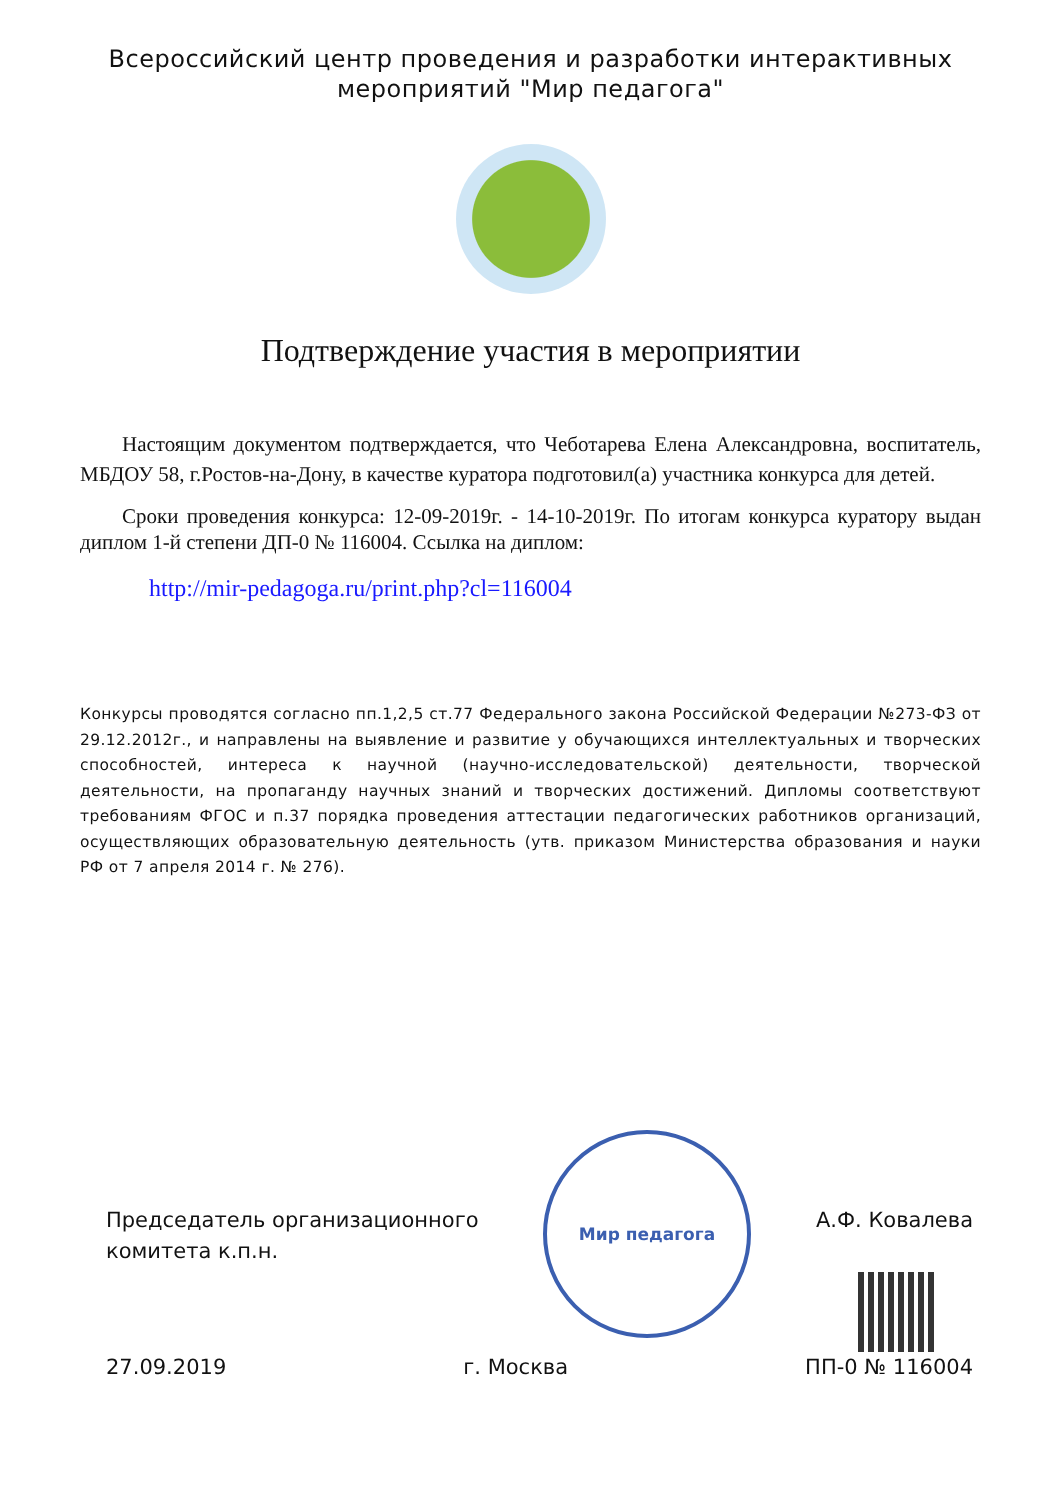Всероссийский центр проведения и разработки интерактивных
мероприятий "Мир педагога"
Подтверждение участия в мероприятии
Настоящим документом подтверждается, что Чеботарева Елена Александровна, воспитатель, МБДОУ 58, г.Ростов-на-Дону, в качестве куратора подготовил(а) участника конкурса для детей.
Сроки проведения конкурса: 12-09-2019г. - 14-10-2019г. По итогам конкурса куратору выдан диплом 1-й степени ДП-0 № 116004. Ссылка на диплом:
http://mir-pedagoga.ru/print.php?cl=116004
Конкурсы проводятся согласно пп.1,2,5 ст.77 Федерального закона Российской Федерации №273-ФЗ от 29.12.2012г., и направлены на выявление и развитие у обучающихся интеллектуальных и творческих способностей, интереса к научной (научно-исследовательской) деятельности, творческой деятельности, на пропаганду научных знаний и творческих достижений. Дипломы соответствуют требованиям ФГОС и п.37 порядка проведения аттестации педагогических работников организаций, осуществляющих образовательную деятельность (утв. приказом Министерства образования и науки РФ от 7 апреля 2014 г. № 276).
Мир педагога
Председатель организационного
комитета к.п.н.
А.Ф. Ковалева
27.09.2019 г. Москва ПП-0 № 116004